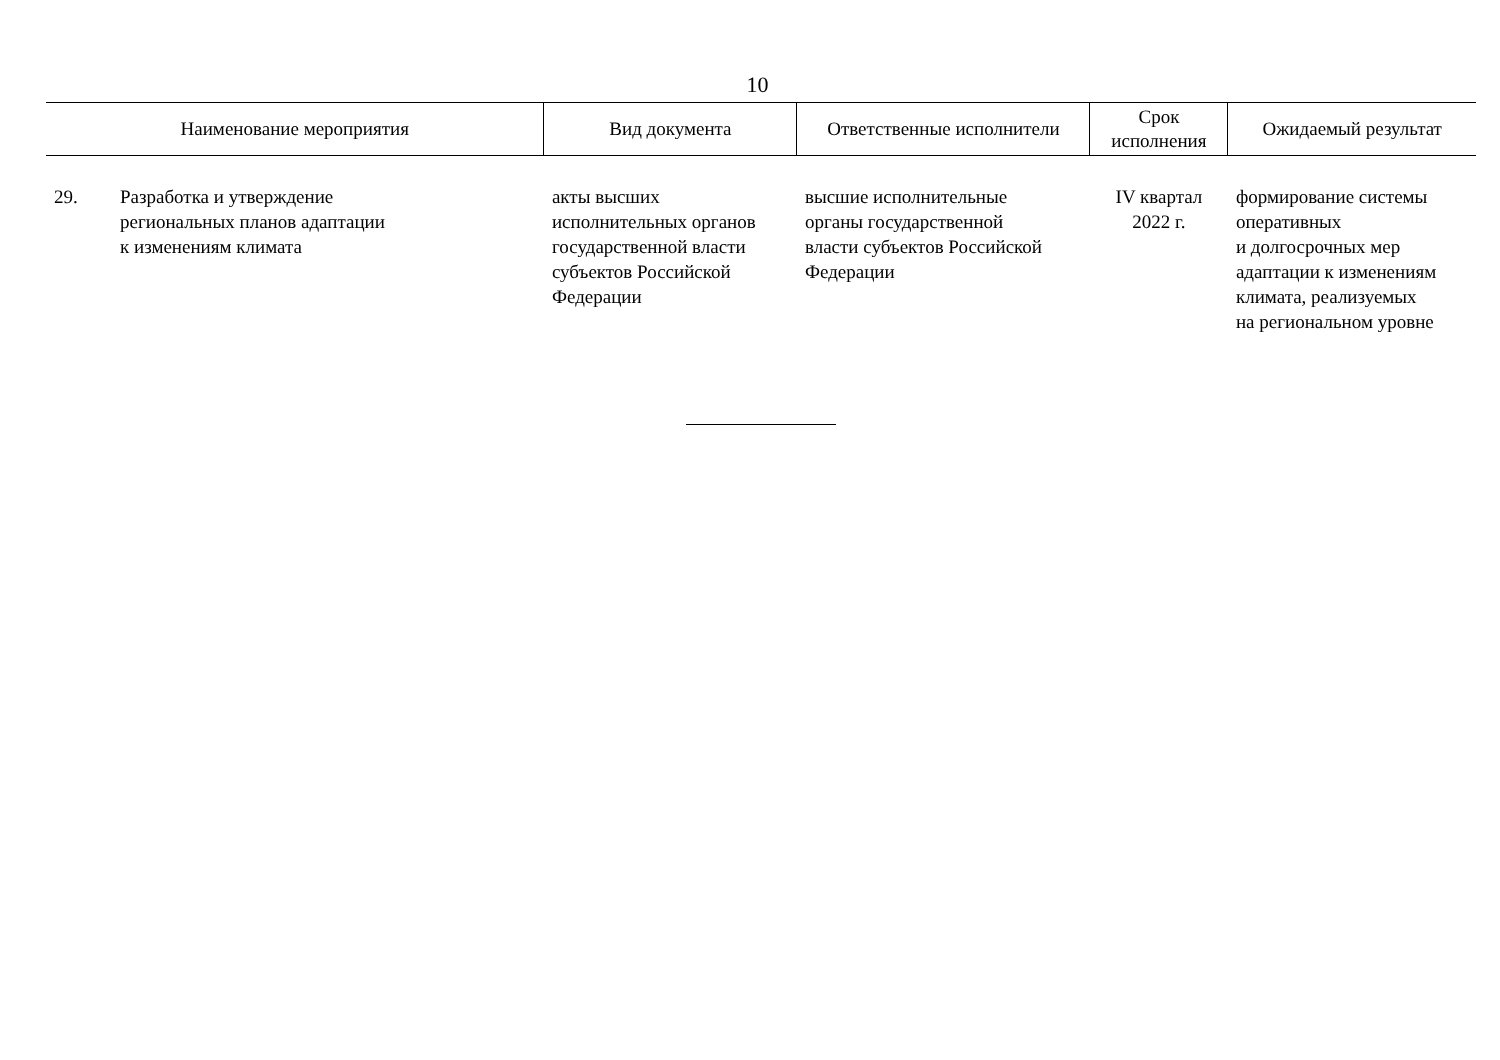10
| Наименование мероприятия | | Вид документа | Ответственные исполнители | Срок исполнения | Ожидаемый результат |
| --- | --- | --- | --- | --- | --- |
| 29. | Разработка и утверждение региональных планов адаптации к изменениям климата | акты высших исполнительных органов государственной власти субъектов Российской Федерации | высшие исполнительные органы государственной власти субъектов Российской Федерации | IV квартал 2022 г. | формирование системы оперативных и долгосрочных мер адаптации к изменениям климата, реализуемых на региональном уровне |